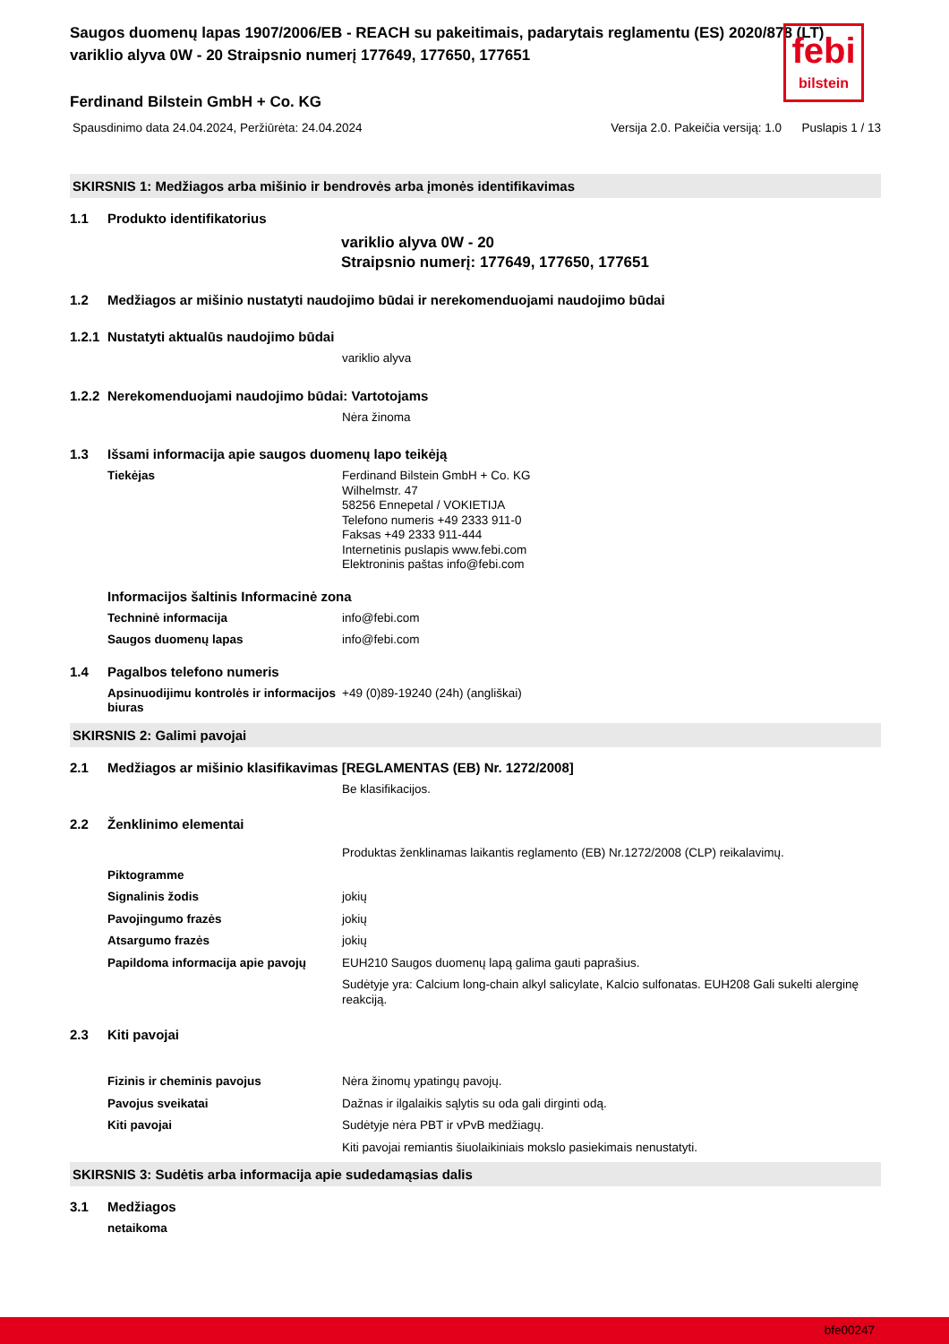febi
bilstein
Saugos duomenų lapas 1907/2006/EB - REACH su pakeitimais, padarytais reglamentu (ES) 2020/878 (LT)
variklio alyva 0W - 20 Straipsnio numerį 177649, 177650, 177651
Ferdinand Bilstein GmbH + Co. KG
Spausdinimo data 24.04.2024, Peržiūrėta: 24.04.2024 Versija 2.0. Pakeičia versiją: 1.0 Puslapis 1 / 13
SKIRSNIS 1: Medžiagos arba mišinio ir bendrovės arba įmonės identifikavimas
1.1 Produkto identifikatorius
variklio alyva 0W - 20
Straipsnio numerį: 177649, 177650, 177651
1.2 Medžiagos ar mišinio nustatyti naudojimo būdai ir nerekomenduojami naudojimo būdai
1.2.1 Nustatyti aktualūs naudojimo būdai
variklio alyva
1.2.2 Nerekomenduojami naudojimo būdai: Vartotojams
Nėra žinoma
1.3 Išsami informacija apie saugos duomenų lapo teikėją
Tiekėjas Ferdinand Bilstein GmbH + Co. KG
Wilhelmstr. 47
58256 Ennepetal / VOKIETIJA
Telefono numeris +49 2333 911-0
Faksas +49 2333 911-444
Internetinis puslapis www.febi.com
Elektroninis paštas info@febi.com
Informacijos šaltinis Informacinė zona
Techninė informacija info@febi.com
Saugos duomenų lapas info@febi.com
1.4 Pagalbos telefono numeris
Apsinuodijimu kontrolės ir informacijos biuras +49 (0)89-19240 (24h) (angliškai)
SKIRSNIS 2: Galimi pavojai
2.1 Medžiagos ar mišinio klasifikavimas [REGLAMENTAS (EB) Nr. 1272/2008]
Be klasifikacijos.
2.2 Ženklinimo elementai
Produktas ženklinamas laikantis reglamento (EB) Nr.1272/2008 (CLP) reikalavimų.
Piktogramme
Signalinis žodis jokių
Pavojingumo frazės jokių
Atsargumo frazės jokių
Papildoma informacija apie pavojų EUH210 Saugos duomenų lapą galima gauti paprašius.
Sudėtyje yra: Calcium long-chain alkyl salicylate, Kalcio sulfonatas. EUH208 Gali sukelti alerginę reakciją.
2.3 Kiti pavojai
Fizinis ir cheminis pavojus Nėra žinomų ypatingų pavojų.
Pavojus sveikatai Dažnas ir ilgalaikis sąlytis su oda gali dirginti odą.
Kiti pavojai Sudėtyje nėra PBT ir vPvB medžiagų.
Kiti pavojai remiantis šiuolaikiniais mokslo pasiekimais nenustatyti.
SKIRSNIS 3: Sudėtis arba informacija apie sudedamąsias dalis
3.1 Medžiagos
netaikoma
bfe00247